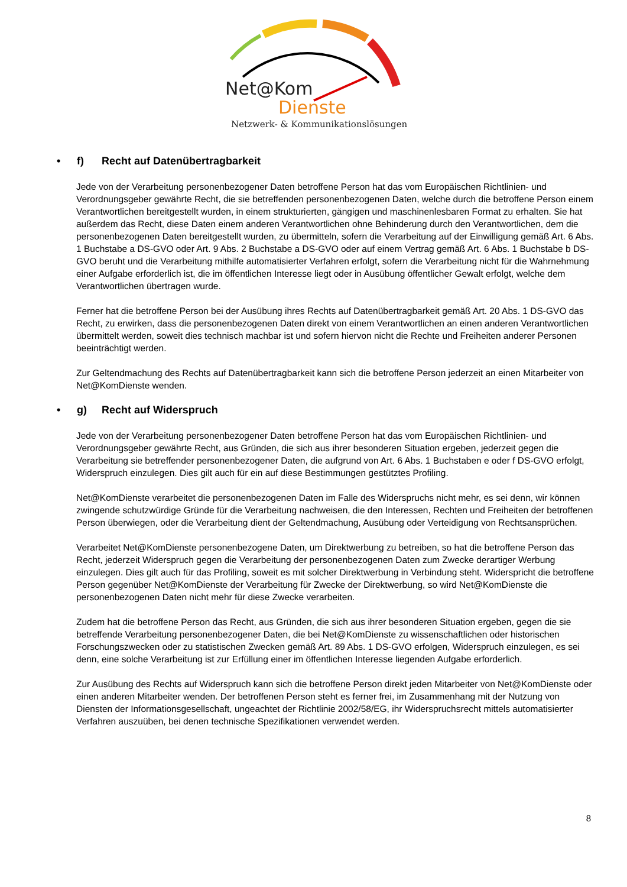Net@Kom
Dienste
Netzwerk- & Kommunikationslösungen
• f) Recht auf Datenübertragbarkeit
Jede von der Verarbeitung personenbezogener Daten betroffene Person hat das vom Europäischen Richtlinien- und Verordnungsgeber gewährte Recht, die sie betreffenden personenbezogenen Daten, welche durch die betroffene Person einem Verantwortlichen bereitgestellt wurden, in einem strukturierten, gängigen und maschinenlesbaren Format zu erhalten. Sie hat außerdem das Recht, diese Daten einem anderen Verantwortlichen ohne Behinderung durch den Verantwortlichen, dem die personenbezogenen Daten bereitgestellt wurden, zu übermitteln, sofern die Verarbeitung auf der Einwilligung gemäß Art. 6 Abs. 1 Buchstabe a DS-GVO oder Art. 9 Abs. 2 Buchstabe a DS-GVO oder auf einem Vertrag gemäß Art. 6 Abs. 1 Buchstabe b DS-GVO beruht und die Verarbeitung mithilfe automatisierter Verfahren erfolgt, sofern die Verarbeitung nicht für die Wahrnehmung einer Aufgabe erforderlich ist, die im öffentlichen Interesse liegt oder in Ausübung öffentlicher Gewalt erfolgt, welche dem Verantwortlichen übertragen wurde.
Ferner hat die betroffene Person bei der Ausübung ihres Rechts auf Datenübertragbarkeit gemäß Art. 20 Abs. 1 DS-GVO das Recht, zu erwirken, dass die personenbezogenen Daten direkt von einem Verantwortlichen an einen anderen Verantwortlichen übermittelt werden, soweit dies technisch machbar ist und sofern hiervon nicht die Rechte und Freiheiten anderer Personen beeinträchtigt werden.
Zur Geltendmachung des Rechts auf Datenübertragbarkeit kann sich die betroffene Person jederzeit an einen Mitarbeiter von Net@KomDienste wenden.
• g) Recht auf Widerspruch
Jede von der Verarbeitung personenbezogener Daten betroffene Person hat das vom Europäischen Richtlinien- und Verordnungsgeber gewährte Recht, aus Gründen, die sich aus ihrer besonderen Situation ergeben, jederzeit gegen die Verarbeitung sie betreffender personenbezogener Daten, die aufgrund von Art. 6 Abs. 1 Buchstaben e oder f DS-GVO erfolgt, Widerspruch einzulegen. Dies gilt auch für ein auf diese Bestimmungen gestütztes Profiling.
Net@KomDienste verarbeitet die personenbezogenen Daten im Falle des Widerspruchs nicht mehr, es sei denn, wir können zwingende schutzwürdige Gründe für die Verarbeitung nachweisen, die den Interessen, Rechten und Freiheiten der betroffenen Person überwiegen, oder die Verarbeitung dient der Geltendmachung, Ausübung oder Verteidigung von Rechtsansprüchen.
Verarbeitet Net@KomDienste personenbezogene Daten, um Direktwerbung zu betreiben, so hat die betroffene Person das Recht, jederzeit Widerspruch gegen die Verarbeitung der personenbezogenen Daten zum Zwecke derartiger Werbung einzulegen. Dies gilt auch für das Profiling, soweit es mit solcher Direktwerbung in Verbindung steht. Widerspricht die betroffene Person gegenüber Net@KomDienste der Verarbeitung für Zwecke der Direktwerbung, so wird Net@KomDienste die personenbezogenen Daten nicht mehr für diese Zwecke verarbeiten.
Zudem hat die betroffene Person das Recht, aus Gründen, die sich aus ihrer besonderen Situation ergeben, gegen die sie betreffende Verarbeitung personenbezogener Daten, die bei Net@KomDienste zu wissenschaftlichen oder historischen Forschungszwecken oder zu statistischen Zwecken gemäß Art. 89 Abs. 1 DS-GVO erfolgen, Widerspruch einzulegen, es sei denn, eine solche Verarbeitung ist zur Erfüllung einer im öffentlichen Interesse liegenden Aufgabe erforderlich.
Zur Ausübung des Rechts auf Widerspruch kann sich die betroffene Person direkt jeden Mitarbeiter von Net@KomDienste oder einen anderen Mitarbeiter wenden. Der betroffenen Person steht es ferner frei, im Zusammenhang mit der Nutzung von Diensten der Informationsgesellschaft, ungeachtet der Richtlinie 2002/58/EG, ihr Widerspruchsrecht mittels automatisierter Verfahren auszuüben, bei denen technische Spezifikationen verwendet werden.
8